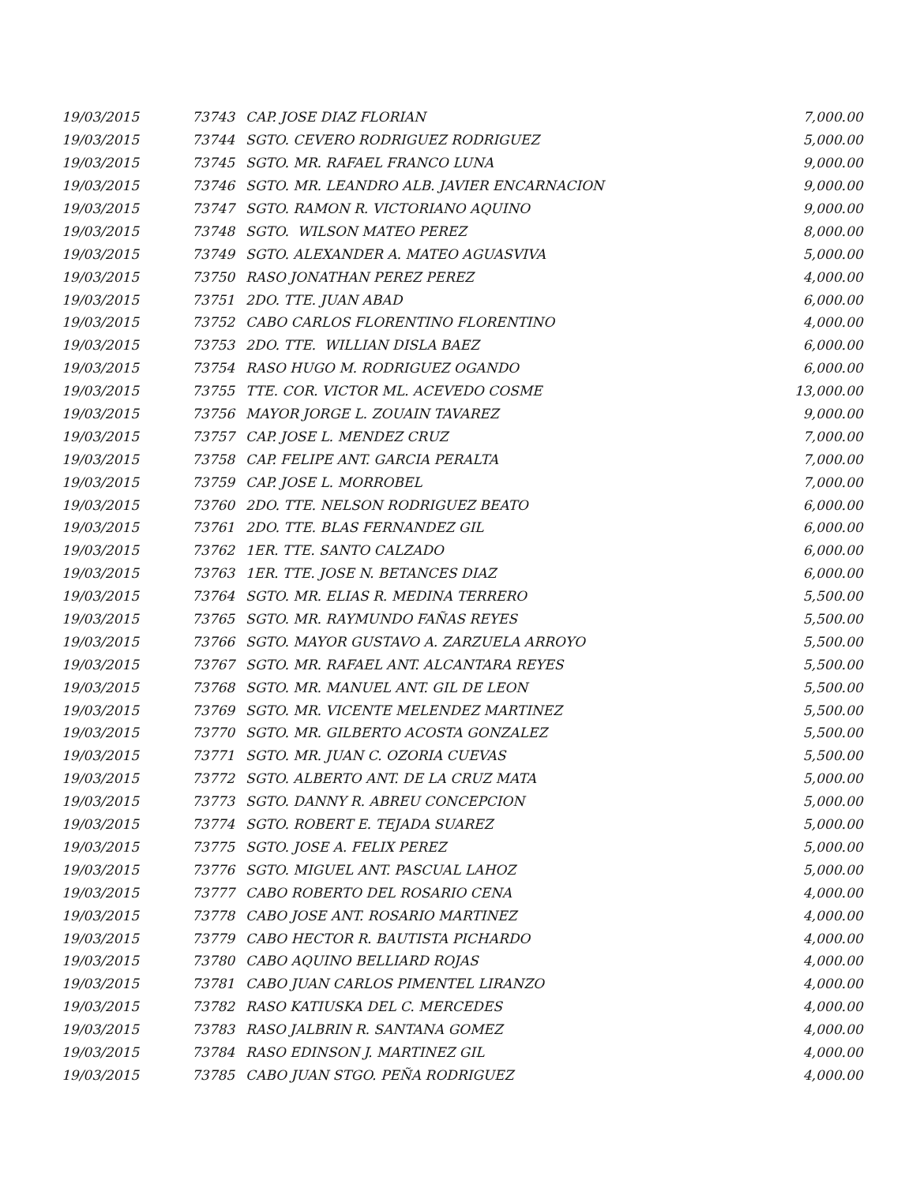| 19/03/2015 | 73743 | CAP. JOSE DIAZ FLORIAN | 7,000.00 |
| 19/03/2015 | 73744 | SGTO. CEVERO RODRIGUEZ RODRIGUEZ | 5,000.00 |
| 19/03/2015 | 73745 | SGTO. MR. RAFAEL FRANCO LUNA | 9,000.00 |
| 19/03/2015 | 73746 | SGTO. MR. LEANDRO ALB. JAVIER ENCARNACION | 9,000.00 |
| 19/03/2015 | 73747 | SGTO. RAMON R. VICTORIANO AQUINO | 9,000.00 |
| 19/03/2015 | 73748 | SGTO. WILSON MATEO PEREZ | 8,000.00 |
| 19/03/2015 | 73749 | SGTO. ALEXANDER A. MATEO AGUASVIVA | 5,000.00 |
| 19/03/2015 | 73750 | RASO JONATHAN PEREZ PEREZ | 4,000.00 |
| 19/03/2015 | 73751 | 2DO. TTE. JUAN ABAD | 6,000.00 |
| 19/03/2015 | 73752 | CABO CARLOS FLORENTINO FLORENTINO | 4,000.00 |
| 19/03/2015 | 73753 | 2DO. TTE. WILLIAN DISLA BAEZ | 6,000.00 |
| 19/03/2015 | 73754 | RASO HUGO M. RODRIGUEZ OGANDO | 6,000.00 |
| 19/03/2015 | 73755 | TTE. COR. VICTOR ML. ACEVEDO COSME | 13,000.00 |
| 19/03/2015 | 73756 | MAYOR JORGE L. ZOUAIN TAVAREZ | 9,000.00 |
| 19/03/2015 | 73757 | CAP. JOSE L. MENDEZ CRUZ | 7,000.00 |
| 19/03/2015 | 73758 | CAP. FELIPE ANT. GARCIA PERALTA | 7,000.00 |
| 19/03/2015 | 73759 | CAP. JOSE L. MORROBEL | 7,000.00 |
| 19/03/2015 | 73760 | 2DO. TTE. NELSON RODRIGUEZ BEATO | 6,000.00 |
| 19/03/2015 | 73761 | 2DO. TTE. BLAS FERNANDEZ GIL | 6,000.00 |
| 19/03/2015 | 73762 | 1ER. TTE. SANTO CALZADO | 6,000.00 |
| 19/03/2015 | 73763 | 1ER. TTE. JOSE N. BETANCES DIAZ | 6,000.00 |
| 19/03/2015 | 73764 | SGTO. MR. ELIAS R. MEDINA TERRERO | 5,500.00 |
| 19/03/2015 | 73765 | SGTO. MR. RAYMUNDO FAÑAS REYES | 5,500.00 |
| 19/03/2015 | 73766 | SGTO. MAYOR GUSTAVO A. ZARZUELA ARROYO | 5,500.00 |
| 19/03/2015 | 73767 | SGTO. MR. RAFAEL ANT. ALCANTARA REYES | 5,500.00 |
| 19/03/2015 | 73768 | SGTO. MR. MANUEL ANT. GIL DE LEON | 5,500.00 |
| 19/03/2015 | 73769 | SGTO. MR. VICENTE MELENDEZ MARTINEZ | 5,500.00 |
| 19/03/2015 | 73770 | SGTO. MR. GILBERTO ACOSTA GONZALEZ | 5,500.00 |
| 19/03/2015 | 73771 | SGTO. MR. JUAN C. OZORIA CUEVAS | 5,500.00 |
| 19/03/2015 | 73772 | SGTO. ALBERTO ANT. DE LA CRUZ MATA | 5,000.00 |
| 19/03/2015 | 73773 | SGTO. DANNY R. ABREU CONCEPCION | 5,000.00 |
| 19/03/2015 | 73774 | SGTO. ROBERT E. TEJADA SUAREZ | 5,000.00 |
| 19/03/2015 | 73775 | SGTO. JOSE A. FELIX PEREZ | 5,000.00 |
| 19/03/2015 | 73776 | SGTO. MIGUEL ANT. PASCUAL LAHOZ | 5,000.00 |
| 19/03/2015 | 73777 | CABO ROBERTO DEL ROSARIO CENA | 4,000.00 |
| 19/03/2015 | 73778 | CABO JOSE ANT. ROSARIO MARTINEZ | 4,000.00 |
| 19/03/2015 | 73779 | CABO HECTOR R. BAUTISTA PICHARDO | 4,000.00 |
| 19/03/2015 | 73780 | CABO AQUINO BELLIARD ROJAS | 4,000.00 |
| 19/03/2015 | 73781 | CABO JUAN CARLOS PIMENTEL LIRANZO | 4,000.00 |
| 19/03/2015 | 73782 | RASO KATIUSKA DEL C. MERCEDES | 4,000.00 |
| 19/03/2015 | 73783 | RASO JALBRIN R. SANTANA GOMEZ | 4,000.00 |
| 19/03/2015 | 73784 | RASO EDINSON J. MARTINEZ GIL | 4,000.00 |
| 19/03/2015 | 73785 | CABO JUAN STGO. PEÑA RODRIGUEZ | 4,000.00 |